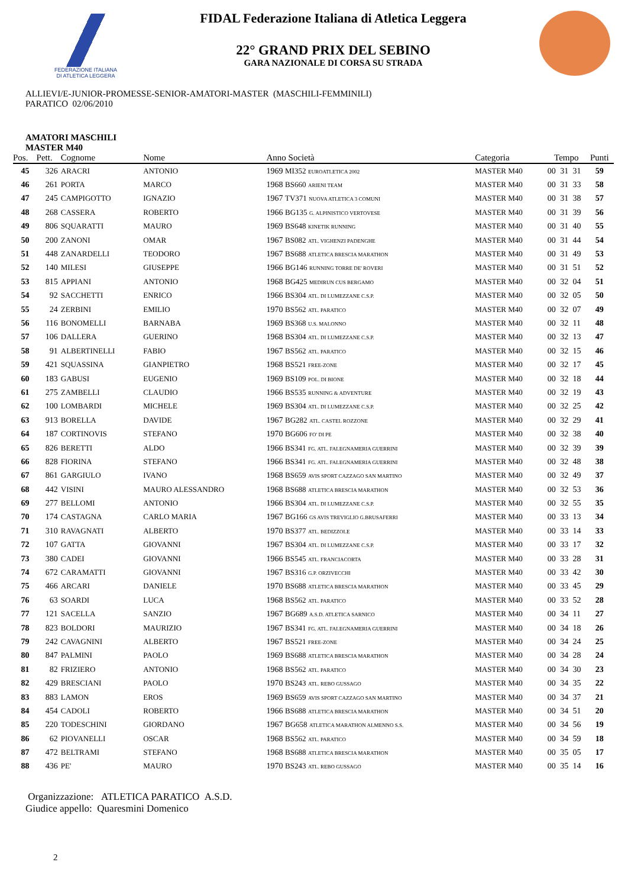FEDERAZIONE ITALIANA
DI ATLETICA LEGGERA
FIDAL Federazione Italiana di Atletica Leggera
22° GRAND PRIX DEL SEBINO
GARA NAZIONALE DI CORSA SU STRADA
ALLIEVI/E-JUNIOR-PROMESSE-SENIOR-AMATORI-MASTER (MASCHILI-FEMMINILI)
PARATICO 02/06/2010
AMATORI MASCHILI
MASTER M40
| Pos. | Pett. | Cognome | Nome | Anno Società | Categoria | Tempo | | | Punti |
| --- | --- | --- | --- | --- | --- | --- | --- | --- | --- |
| 45 | 326 | ARACRI | ANTONIO | 1969 MI352 EUROATLETICA 2002 | MASTER M40 | 00 | 31 | 31 | 59 |
| 46 | 261 | PORTA | MARCO | 1968 BS660 ARIENI TEAM | MASTER M40 | 00 | 31 | 33 | 58 |
| 47 | 245 | CAMPIGOTTO | IGNAZIO | 1967 TV371 NUOVA ATLETICA 3 COMUNI | MASTER M40 | 00 | 31 | 38 | 57 |
| 48 | 268 | CASSERA | ROBERTO | 1966 BG135 G. ALPINISTICO VERTOVESE | MASTER M40 | 00 | 31 | 39 | 56 |
| 49 | 806 | SQUARATTI | MAURO | 1969 BS648 KINETIK RUNNING | MASTER M40 | 00 | 31 | 40 | 55 |
| 50 | 200 | ZANONI | OMAR | 1967 BS082 ATL. VIGHENZI PADENGHE | MASTER M40 | 00 | 31 | 44 | 54 |
| 51 | 448 | ZANARDELLI | TEODORO | 1967 BS688 ATLETICA BRESCIA MARATHON | MASTER M40 | 00 | 31 | 49 | 53 |
| 52 | 140 | MILESI | GIUSEPPE | 1966 BG146 RUNNING TORRE DE' ROVERI | MASTER M40 | 00 | 31 | 51 | 52 |
| 53 | 815 | APPIANI | ANTONIO | 1968 BG425 MEDIRUN CUS BERGAMO | MASTER M40 | 00 | 32 | 04 | 51 |
| 54 | 92 | SACCHETTI | ENRICO | 1966 BS304 ATL. DI LUMEZZANE C.S.P. | MASTER M40 | 00 | 32 | 05 | 50 |
| 55 | 24 | ZERBINI | EMILIO | 1970 BS562 ATL. PARATICO | MASTER M40 | 00 | 32 | 07 | 49 |
| 56 | 116 | BONOMELLI | BARNABA | 1969 BS368 U.S. MALONNO | MASTER M40 | 00 | 32 | 11 | 48 |
| 57 | 106 | DALLERA | GUERINO | 1968 BS304 ATL. DI LUMEZZANE C.S.P. | MASTER M40 | 00 | 32 | 13 | 47 |
| 58 | 91 | ALBERTINELLI | FABIO | 1967 BS562 ATL. PARATICO | MASTER M40 | 00 | 32 | 15 | 46 |
| 59 | 421 | SQUASSINA | GIANPIETRO | 1968 BS521 FREE-ZONE | MASTER M40 | 00 | 32 | 17 | 45 |
| 60 | 183 | GABUSI | EUGENIO | 1969 BS109 POL. DI BIONE | MASTER M40 | 00 | 32 | 18 | 44 |
| 61 | 275 | ZAMBELLI | CLAUDIO | 1966 BS535 RUNNING & ADVENTURE | MASTER M40 | 00 | 32 | 19 | 43 |
| 62 | 100 | LOMBARDI | MICHELE | 1969 BS304 ATL. DI LUMEZZANE C.S.P. | MASTER M40 | 00 | 32 | 25 | 42 |
| 63 | 913 | BORELLA | DAVIDE | 1967 BG282 ATL. CASTEL ROZZONE | MASTER M40 | 00 | 32 | 29 | 41 |
| 64 | 187 | CORTINOVIS | STEFANO | 1970 BG606 FO' DI PE | MASTER M40 | 00 | 32 | 38 | 40 |
| 65 | 826 | BERETTI | ALDO | 1966 BS341 FG. ATL. FALEGNAMERIA GUERRINI | MASTER M40 | 00 | 32 | 39 | 39 |
| 66 | 828 | FIORINA | STEFANO | 1966 BS341 FG. ATL. FALEGNAMERIA GUERRINI | MASTER M40 | 00 | 32 | 48 | 38 |
| 67 | 861 | GARGIULO | IVANO | 1968 BS659 AVIS SPORT CAZZAGO SAN MARTINO | MASTER M40 | 00 | 32 | 49 | 37 |
| 68 | 442 | VISINI | MAURO ALESSANDRO | 1968 BS688 ATLETICA BRESCIA MARATHON | MASTER M40 | 00 | 32 | 53 | 36 |
| 69 | 277 | BELLOMI | ANTONIO | 1966 BS304 ATL. DI LUMEZZANE C.S.P. | MASTER M40 | 00 | 32 | 55 | 35 |
| 70 | 174 | CASTAGNA | CARLO MARIA | 1967 BG166 GS AVIS TREVIGLIO G.BRUSAFERRI | MASTER M40 | 00 | 33 | 13 | 34 |
| 71 | 310 | RAVAGNATI | ALBERTO | 1970 BS377 ATL. BEDIZZOLE | MASTER M40 | 00 | 33 | 14 | 33 |
| 72 | 107 | GATTA | GIOVANNI | 1967 BS304 ATL. DI LUMEZZANE C.S.P. | MASTER M40 | 00 | 33 | 17 | 32 |
| 73 | 380 | CADEI | GIOVANNI | 1966 BS545 ATL. FRANCIACORTA | MASTER M40 | 00 | 33 | 28 | 31 |
| 74 | 672 | CARAMATTI | GIOVANNI | 1967 BS316 G.P. ORZIVECCHI | MASTER M40 | 00 | 33 | 42 | 30 |
| 75 | 466 | ARCARI | DANIELE | 1970 BS688 ATLETICA BRESCIA MARATHON | MASTER M40 | 00 | 33 | 45 | 29 |
| 76 | 63 | SOARDI | LUCA | 1968 BS562 ATL. PARATICO | MASTER M40 | 00 | 33 | 52 | 28 |
| 77 | 121 | SACELLA | SANZIO | 1967 BG689 A.S.D. ATLETICA SARNICO | MASTER M40 | 00 | 34 | 11 | 27 |
| 78 | 823 | BOLDORI | MAURIZIO | 1967 BS341 FG. ATL. FALEGNAMERIA GUERRINI | MASTER M40 | 00 | 34 | 18 | 26 |
| 79 | 242 | CAVAGNINI | ALBERTO | 1967 BS521 FREE-ZONE | MASTER M40 | 00 | 34 | 24 | 25 |
| 80 | 847 | PALMINI | PAOLO | 1969 BS688 ATLETICA BRESCIA MARATHON | MASTER M40 | 00 | 34 | 28 | 24 |
| 81 | 82 | FRIZIERO | ANTONIO | 1968 BS562 ATL. PARATICO | MASTER M40 | 00 | 34 | 30 | 23 |
| 82 | 429 | BRESCIANI | PAOLO | 1970 BS243 ATL. REBO GUSSAGO | MASTER M40 | 00 | 34 | 35 | 22 |
| 83 | 883 | LAMON | EROS | 1969 BS659 AVIS SPORT CAZZAGO SAN MARTINO | MASTER M40 | 00 | 34 | 37 | 21 |
| 84 | 454 | CADOLI | ROBERTO | 1966 BS688 ATLETICA BRESCIA MARATHON | MASTER M40 | 00 | 34 | 51 | 20 |
| 85 | 220 | TODESCHINI | GIORDANO | 1967 BG658 ATLETICA MARATHON ALMENNO S.S. | MASTER M40 | 00 | 34 | 56 | 19 |
| 86 | 62 | PIOVANELLI | OSCAR | 1968 BS562 ATL. PARATICO | MASTER M40 | 00 | 34 | 59 | 18 |
| 87 | 472 | BELTRAMI | STEFANO | 1968 BS688 ATLETICA BRESCIA MARATHON | MASTER M40 | 00 | 35 | 05 | 17 |
| 88 | 436 | PE' | MAURO | 1970 BS243 ATL. REBO GUSSAGO | MASTER M40 | 00 | 35 | 14 | 16 |
Organizzazione: ATLETICA PARATICO A.S.D.
Giudice appello: Quaresmini Domenico
2